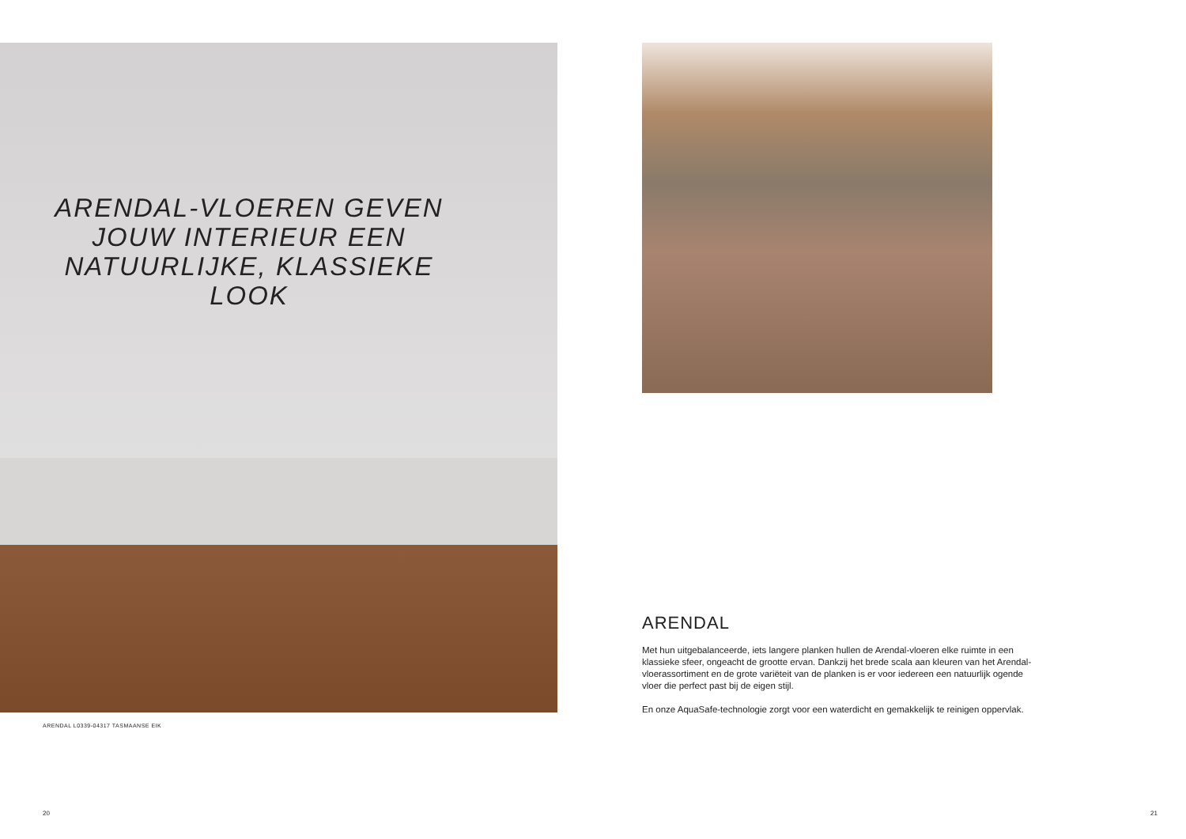ARENDAL-VLOEREN GEVEN JOUW INTERIEUR EEN NATUURLIJKE, KLASSIEKE LOOK
ARENDAL L0339-04317 TASMAANSE EIK
ARENDAL
Met hun uitgebalanceerde, iets langere planken hullen de Arendal-vloeren elke ruimte in een klassieke sfeer, ongeacht de grootte ervan. Dankzij het brede scala aan kleuren van het Arendal-vloerassortiment en de grote variëteit van de planken is er voor iedereen een natuurlijk ogende vloer die perfect past bij de eigen stijl.
En onze AquaSafe-technologie zorgt voor een waterdicht en gemakkelijk te reinigen oppervlak.
20 21